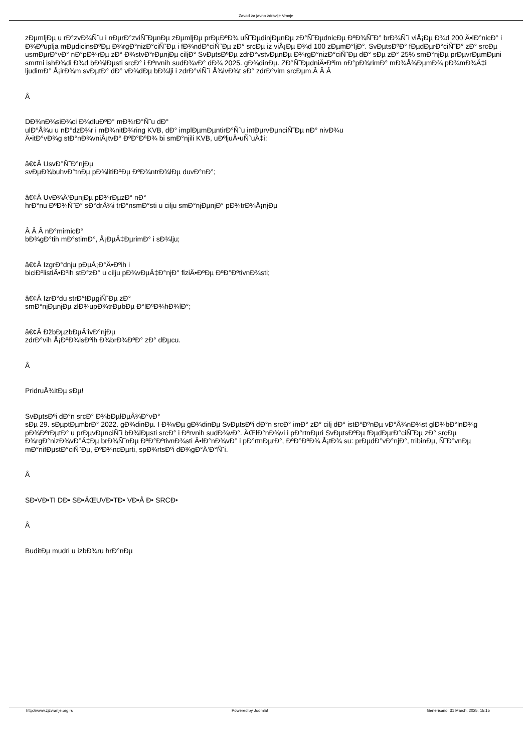Zavod za javno zdravlje Vranje
zÐµmljÐµ u rÐ°zvÐ¾Ñ˜u i nÐµrÐ°zviÑ˜ÐµnÐµ zÐµmljÐµ prÐµÐºÐ¾ uÑ˜ÐµdinjÐµnÐµ zÐ°Ñ˜ÐµdnicÐµ ÐºÐ¾Ñ˜Ð° brÐ¾Ñ˜i viÅ¡Ðµ Ð¾d 200 Ä•lÐ°nicÐ° i Ð¾Ðºuplja mÐµdicinsÐºÐµ Ð¾rgÐ°nizÐ°ciÑ˜Ðµ i fÐ¾ndÐ°ciÑ˜Ðµ zÐ° srcÐµ iz viÅ¡Ðµ Ð¾d 100 zÐµmÐ°ljÐ°. SvÐµtsÐºÐ° fÐµdÐµrÐ°ciÑ˜Ð° zÐ° srcÐµ usmÐµrÐ°vÐ° nÐ°pÐ¾rÐµ zÐ° Ð¾stvÐ°rÐµnjÐµ ciljÐ° SvÐµtsÐºÐµ zdrÐ°vstvÐµnÐµ Ð¾rgÐ°nizÐ°ciÑ˜Ðµ dÐ° sÐµ zÐ° 25% smÐ°njÐµ prÐµvrÐµmÐµni smrtni ishÐ¾di Ð¾d bÐ¾lÐµsti srcÐ° i Ðºrvnih sudÐ¾vÐ° dÐ¾ 2025. gÐ¾dinÐµ. ZÐ°Ñ˜ÐµdniÄ•Ðºim nÐ°pÐ¾rimÐ° mÐ¾Å¾ÐµmÐ¾ pÐ¾mÐ¾Ä‡i ljudimÐ° Å¡irÐ¾m svÐµtÐ° dÐ° vÐ¾dÐµ bÐ¾lji i zdrÐ°viÑ˜i Å¾ivÐ¾t sÐ° zdrÐ°vim srcÐµm.Â Â Â
Â
DÐ¾nÐ¾siÐ¾ci Ð¾dluÐºÐ° mÐ¾rÐ°Ñ˜u dÐ°
ulÐ°Å¾u u nÐ°dzÐ¾r i mÐ¾nitÐ¾ring KVB, dÐ° implÐµmÐµntirÐ°Ñ˜u intÐµrvÐµnciÑ˜Ðµ nÐ° nivÐ¾u
Ä•itÐ°vÐ¾g stÐ°nÐ¾vniÅ¡tvÐ° ÐºÐ°ÐºÐ¾ bi smÐ°njili KVB, uÐºljuÄ•uÑ˜uÄ‡i:
â€¢Â UsvÐ°Ñ˜Ð°njÐµ
svÐµÐ¾buhvÐ°tnÐµ pÐ¾litiÐºÐµ ÐºÐ¾ntrÐ¾lÐµ duvÐ°nÐ°;
â€¢Â UvÐ¾Ä‘ÐµnjÐµ pÐ¾rÐµzÐ° nÐ°
hrÐ°nu ÐºÐ¾Ñ˜Ð° sÐ°drÅ¾i trÐ°nsmÐ°sti u cilju smÐ°njÐµnjÐ° pÐ¾trÐ¾Å¡njÐµ
Â Â Â nÐ°mirnicÐ°
bÐ¾gÐ°tih mÐ°stimÐ°, Å¡ÐµÄ‡ÐµrimÐ° i sÐ¾lju;
â€¢Â IzgrÐ°dnju pÐµÅ¡Ð°Ä•Ðºih i
biciÐºlistiÄ•Ðºih stÐ°zÐ° u cilju pÐ¾vÐµÄ‡Ð°njÐ° fiziÄ•ÐºÐµ ÐºÐ°ÐºtivnÐ¾sti;
â€¢Â IzrÐ°du strÐ°tÐµgiÑ˜Ðµ zÐ°
smÐ°njÐµnjÐµ zlÐ¾upÐ¾trÐµbÐµ Ð°lÐºÐ¾hÐ¾lÐ°;
â€¢Â ÐžbÐµzbÐµÄ‘ivÐ°njÐµ
zdrÐ°vih Å¡ÐºÐ¾lsÐºih Ð¾brÐ¾ÐºÐ° zÐ° dÐµcu.
Â
PridruÅ¾itÐµ sÐµ!
SvÐµtsÐºi dÐ°n srcÐ° Ð¾bÐµlÐµÅ¾Ð°vÐ°
sÐµ 29. sÐµptÐµmbrÐ° 2022. gÐ¾dinÐµ. I Ð¾vÐµ gÐ¾dinÐµ SvÐµtsÐºi dÐ°n srcÐ° imÐ° zÐ° cilj dÐ° istÐ°ÐºnÐµ vÐ°Å¾nÐ¾st glÐ¾bÐ°lnÐ¾g pÐ¾ÐºrÐµtÐ° u prÐµvÐµnciÑ˜i bÐ¾lÐµsti srcÐ° i Ðºrvnih sudÐ¾vÐ°. ÄŒlÐ°nÐ¾vi i pÐ°rtnÐµri SvÐµtsÐºÐµ fÐµdÐµrÐ°ciÑ˜Ðµ zÐ° srcÐµ Ð¾rgÐ°nizÐ¾vÐ°Ä‡Ðµ brÐ¾Ñ˜nÐµ ÐºÐ°ÐºtivnÐ¾sti Ä•lÐ°nÐ¾vÐ° i pÐ°rtnÐµrÐ°, ÐºÐ°ÐºÐ¾ Å¡tÐ¾ su: prÐµdÐ°vÐ°njÐ°, tribinÐµ, Ñ˜Ð°vnÐµ mÐ°nifÐµstÐ°ciÑ˜Ðµ, ÐºÐ¾ncÐµrti, spÐ¾rtsÐºi dÐ¾gÐ°Ä‘Ð°Ñ˜i.
Â
SÐ•VÐ•TI DÐ• SÐ•ÄŒUVÐ•TÐ• VÐ•Å Ð• SRCÐ•
Â
BuditÐµ mudri u izbÐ¾ru hrÐ°nÐµ
http://www.zjzvranje.org.rs Powered by Joomla! Generisano: 31 March, 2025, 15:15